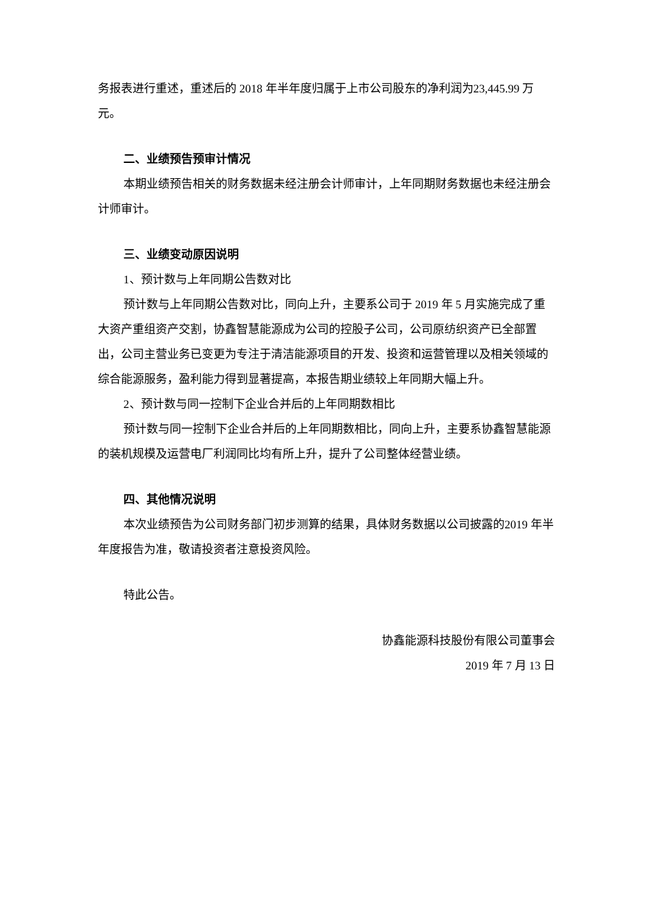务报表进行重述，重述后的 2018 年半年度归属于上市公司股东的净利润为23,445.99 万元。
二、业绩预告预审计情况
本期业绩预告相关的财务数据未经注册会计师审计，上年同期财务数据也未经注册会计师审计。
三、业绩变动原因说明
1、预计数与上年同期公告数对比
预计数与上年同期公告数对比，同向上升，主要系公司于 2019 年 5 月实施完成了重大资产重组资产交割，协鑫智慧能源成为公司的控股子公司，公司原纺织资产已全部置出，公司主营业务已变更为专注于清洁能源项目的开发、投资和运营管理以及相关领域的综合能源服务，盈利能力得到显著提高，本报告期业绩较上年同期大幅上升。
2、预计数与同一控制下企业合并后的上年同期数相比
预计数与同一控制下企业合并后的上年同期数相比，同向上升，主要系协鑫智慧能源的装机规模及运营电厂利润同比均有所上升，提升了公司整体经营业绩。
四、其他情况说明
本次业绩预告为公司财务部门初步测算的结果，具体财务数据以公司披露的2019 年半年度报告为准，敬请投资者注意投资风险。
特此公告。
协鑫能源科技股份有限公司董事会
2019 年 7 月 13 日